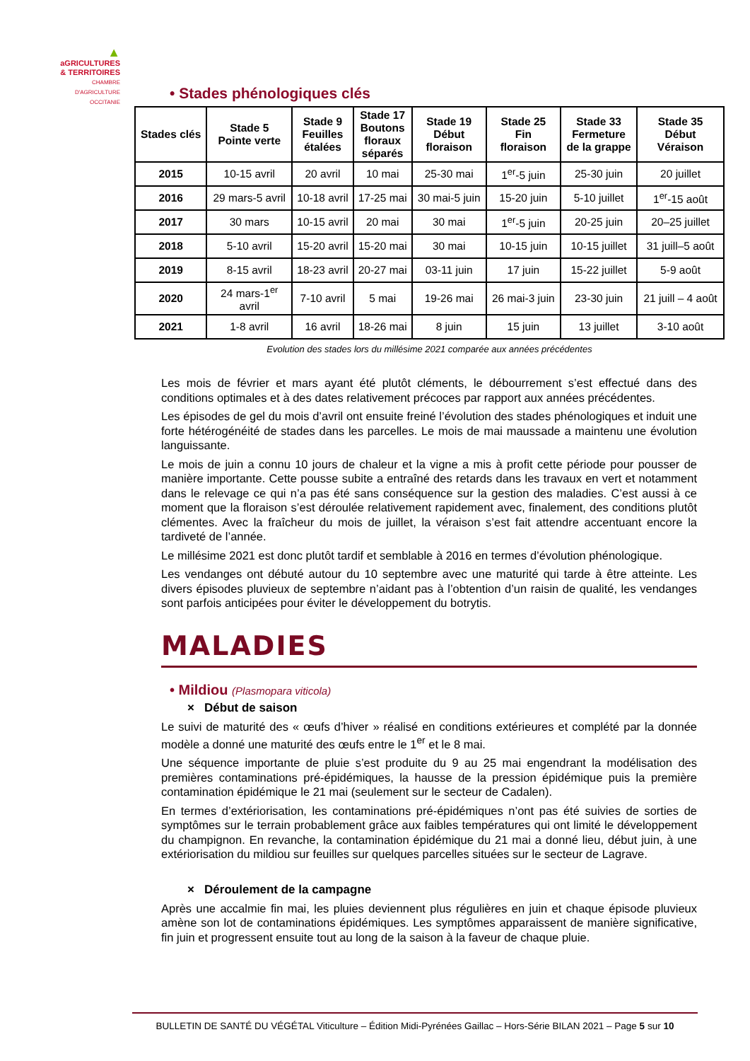▲
aGRICULTURES
& TERRITOIRES
CHAMBRE D'AGRICULTURE
OCCITANIE
• Stades phénologiques clés
| Stades clés | Stade 5 Pointe verte | Stade 9 Feuilles étalées | Stade 17 Boutons floraux séparés | Stade 19 Début floraison | Stade 25 Fin floraison | Stade 33 Fermeture de la grappe | Stade 35 Début Véraison |
| --- | --- | --- | --- | --- | --- | --- | --- |
| 2015 | 10-15 avril | 20 avril | 10 mai | 25-30 mai | 1<sup>er</sup>-5 juin | 25-30 juin | 20 juillet |
| 2016 | 29 mars-5 avril | 10-18 avril | 17-25 mai | 30 mai-5 juin | 15-20 juin | 5-10 juillet | 1<sup>er</sup>-15 août |
| 2017 | 30 mars | 10-15 avril | 20 mai | 30 mai | 1<sup>er</sup>-5 juin | 20-25 juin | 20–25 juillet |
| 2018 | 5-10 avril | 15-20 avril | 15-20 mai | 30 mai | 10-15 juin | 10-15 juillet | 31 juill–5 août |
| 2019 | 8-15 avril | 18-23 avril | 20-27 mai | 03-11 juin | 17 juin | 15-22 juillet | 5-9 août |
| 2020 | 24 mars-1<sup>er</sup> avril | 7-10 avril | 5 mai | 19-26 mai | 26 mai-3 juin | 23-30 juin | 21 juill – 4 août |
| 2021 | 1-8 avril | 16 avril | 18-26 mai | 8 juin | 15 juin | 13 juillet | 3-10 août |
Evolution des stades lors du millésime 2021 comparée aux années précédentes
Les mois de février et mars ayant été plutôt cléments, le débourrement s’est effectué dans des conditions optimales et à des dates relativement précoces par rapport aux années précédentes.
Les épisodes de gel du mois d’avril ont ensuite freiné l’évolution des stades phénologiques et induit une forte hétérogénéité de stades dans les parcelles. Le mois de mai maussade a maintenu une évolution languissante.
Le mois de juin a connu 10 jours de chaleur et la vigne a mis à profit cette période pour pousser de manière importante. Cette pousse subite a entraîné des retards dans les travaux en vert et notamment dans le relevage ce qui n’a pas été sans conséquence sur la gestion des maladies. C’est aussi à ce moment que la floraison s’est déroulée relativement rapidement avec, finalement, des conditions plutôt clémentes. Avec la fraîcheur du mois de juillet, la véraison s’est fait attendre accentuant encore la tardiveté de l’année.
Le millésime 2021 est donc plutôt tardif et semblable à 2016 en termes d’évolution phénologique.
Les vendanges ont débuté autour du 10 septembre avec une maturité qui tarde à être atteinte. Les divers épisodes pluvieux de septembre n’aidant pas à l’obtention d’un raisin de qualité, les vendanges sont parfois anticipées pour éviter le développement du botrytis.
MALADIES
• Mildiou (Plasmopara viticola)
× Début de saison
Le suivi de maturité des « œufs d’hiver » réalisé en conditions extérieures et complété par la donnée modèle a donné une maturité des œufs entre le 1<sup>er</sup> et le 8 mai.
Une séquence importante de pluie s’est produite du 9 au 25 mai engendrant la modélisation des premières contaminations pré-épidémiques, la hausse de la pression épidémique puis la première contamination épidémique le 21 mai (seulement sur le secteur de Cadalen).
En termes d’extériorisation, les contaminations pré-épidémiques n’ont pas été suivies de sorties de symptômes sur le terrain probablement grâce aux faibles températures qui ont limité le développement du champignon. En revanche, la contamination épidémique du 21 mai a donné lieu, début juin, à une extériorisation du mildiou sur feuilles sur quelques parcelles situées sur le secteur de Lagrave.
× Déroulement de la campagne
Après une accalmie fin mai, les pluies deviennent plus régulières en juin et chaque épisode pluvieux amène son lot de contaminations épidémiques. Les symptômes apparaissent de manière significative, fin juin et progressent ensuite tout au long de la saison à la faveur de chaque pluie.
BULLETIN DE SANTÉ DU VÉGÉTAL Viticulture – Édition Midi-Pyrénées Gaillac – Hors-Série BILAN 2021 – Page 5 sur 10